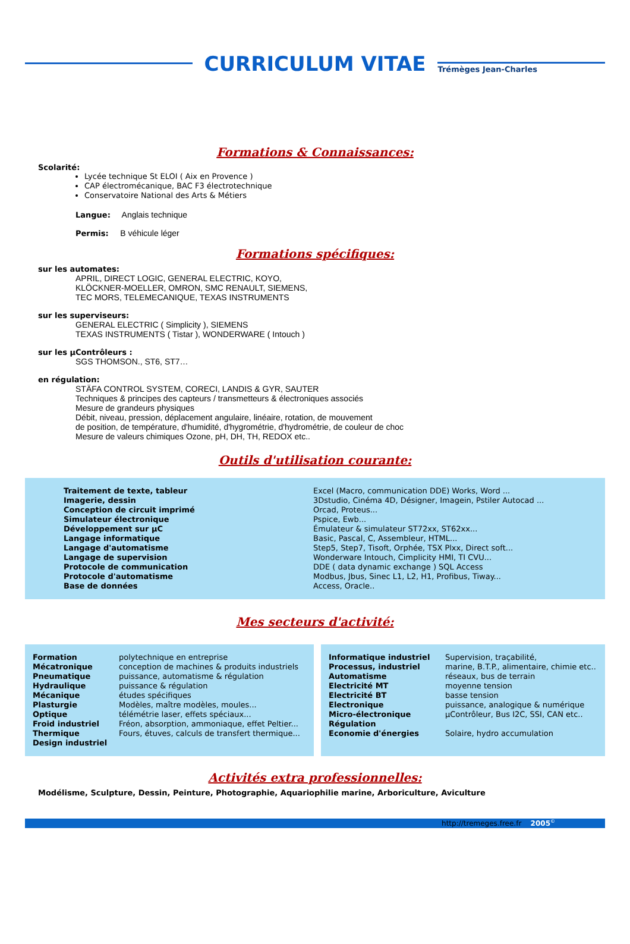CURRICULUM VITAE
Trémèges Jean-Charles
Formations & Connaissances:
Scolarité:
Lycée technique St ELOI ( Aix en Provence )
CAP électromécanique, BAC F3 électrotechnique
Conservatoire National des Arts & Métiers
Langue: Anglais technique
Permis: B véhicule léger
Formations spécifiques:
sur les automates:
APRIL, DIRECT LOGIC, GENERAL ELECTRIC, KOYO,
KLÖCKNER-MOELLER, OMRON, SMC RENAULT, SIEMENS,
TEC MORS, TELEMECANIQUE, TEXAS INSTRUMENTS
sur les superviseurs:
GENERAL ELECTRIC ( Simplicity ), SIEMENS
TEXAS INSTRUMENTS ( Tistar ), WONDERWARE ( Intouch )
sur les µContrôleurs :
SGS THOMSON., ST6, ST7…
en régulation:
STÄFA CONTROL SYSTEM, CORECI, LANDIS & GYR, SAUTER
Techniques & principes des capteurs / transmetteurs & électroniques associés
Mesure de grandeurs physiques
Débit, niveau, pression, déplacement angulaire, linéaire, rotation, de mouvement
de position, de température, d'humidité, d'hygrométrie, d'hydrométrie, de couleur de choc
Mesure de valeurs chimiques Ozone, pH, DH, TH, REDOX etc..
Outils d'utilisation courante:
| Traitement de texte, tableur | Excel (Macro, communication DDE) Works, Word ... |
| Imagerie, dessin | 3Dstudio, Cinéma 4D, Désigner, Imagein, Pstiler Autocad ... |
| Conception de circuit imprimé | Orcad, Proteus... |
| Simulateur électronique | Pspice, Ewb... |
| Développement sur µC | Émulateur & simulateur ST72xx, ST62xx... |
| Langage informatique | Basic, Pascal, C, Assembleur, HTML... |
| Langage d'automatisme | Step5, Step7, Tisoft, Orphée, TSX Plxx, Direct soft... |
| Langage de supervision | Wonderware Intouch, Cimplicity HMI, TI CVU... |
| Protocole de communication | DDE ( data dynamic exchange ) SQL Access |
| Protocole d'automatisme | Modbus, Jbus, Sinec L1, L2, H1, Profibus, Tiway... |
| Base de données | Access, Oracle.. |
Mes secteurs d'activité:
| Formation | polytechnique en entreprise |
| Mécatronique | conception de machines & produits industriels |
| Pneumatique | puissance, automatisme & régulation |
| Hydraulique | puissance & régulation |
| Mécanique | études spécifiques |
| Plasturgie | Modèles, maître modèles, moules... |
| Optique | télémétrie laser, effets spéciaux... |
| Froid industriel | Fréon, absorption, ammoniaque, effet Peltier... |
| Thermique | Fours, étuves, calculs de transfert thermique... |
| Design industriel | |
| Informatique industriel | Supervision, traçabilité, |
| Processus, industriel | marine, B.T.P., alimentaire, chimie etc.. |
| Automatisme | réseaux, bus de terrain |
| Electricité MT | moyenne tension |
| Electricité BT | basse tension |
| Electronique | puissance, analogique & numérique |
| Micro-électronique | µContrôleur, Bus I2C, SSI, CAN etc.. |
| Régulation | |
| Economie d'énergies | Solaire, hydro accumulation |
Activités extra professionnelles:
Modélisme, Sculpture, Dessin, Peinture, Photographie, Aquariophilie marine, Arboriculture, Aviculture
http://tremeges.free.fr 2005<sup>©</sup>